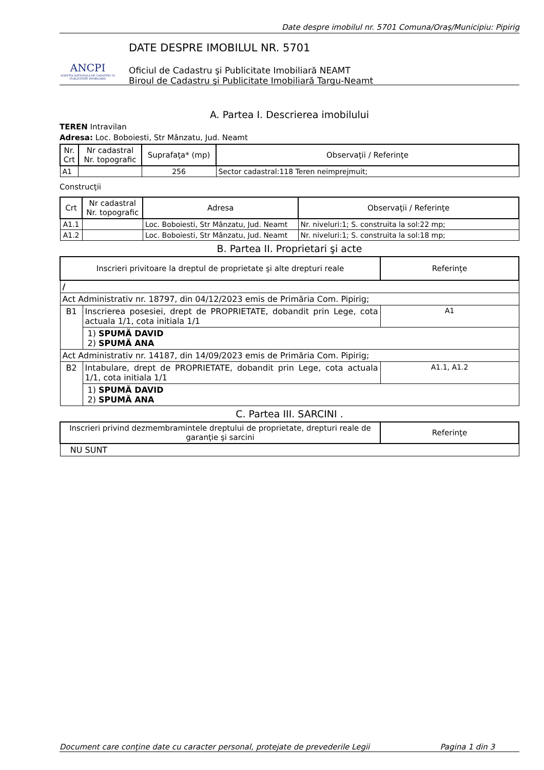Date despre imobilul nr. 5701 Comuna/Oraş/Municipiu: Pipirig
ANCPI
AGENTIA NATIONALA DE CADASTRU SI PUBLICITATE IMOBILIARA
DATE DESPRE IMOBILUL NR. 5701
Oficiul de Cadastru şi Publicitate Imobiliară NEAMT
Biroul de Cadastru şi Publicitate Imobiliară Targu-Neamt
A. Partea I. Descrierea imobilului
TEREN Intravilan
Adresa: Loc. Boboiesti, Str Mânzatu, Jud. Neamt
| Nr. Crt | Nr cadastral Nr. topografic | Suprafaţa* (mp) | Observaţii / Referinţe |
| --- | --- | --- | --- |
| A1 | | 256 | Sector cadastral:118 Teren neimprejmuit; |
Construcţii
| Crt | Nr cadastral Nr. topografic | Adresa | Observaţii / Referinţe |
| --- | --- | --- | --- |
| A1.1 | | Loc. Boboiesti, Str Mânzatu, Jud. Neamt | Nr. niveluri:1; S. construita la sol:22 mp; |
| A1.2 | | Loc. Boboiesti, Str Mânzatu, Jud. Neamt | Nr. niveluri:1; S. construita la sol:18 mp; |
B. Partea II. Proprietari şi acte
| Inscrieri privitoare la dreptul de proprietate şi alte drepturi reale | | Referinţe |
| --- | --- | --- |
| / | | |
| Act Administrativ nr. 18797, din 04/12/2023 emis de Primăria Com. Pipirig; | | |
| B1 | Inscrierea posesiei, drept de PROPRIETATE, dobandit prin Lege, cota actuala 1/1, cota initiala 1/1 | A1 |
| | 1) SPUMĂ DAVID 2) SPUMĂ ANA | |
| Act Administrativ nr. 14187, din 14/09/2023 emis de Primăria Com. Pipirig; | | |
| B2 | Intabulare, drept de PROPRIETATE, dobandit prin Lege, cota actuala 1/1, cota initiala 1/1 | A1.1, A1.2 |
| | 1) SPUMĂ DAVID 2) SPUMĂ ANA | |
C. Partea III. SARCINI .
| Inscrieri privind dezmembramintele dreptului de proprietate, drepturi reale de garanţie şi sarcini | Referinţe |
| --- | --- |
| NU SUNT | |
Document care conţine date cu caracter personal, protejate de prevederile Legii Pagina 1 din 3